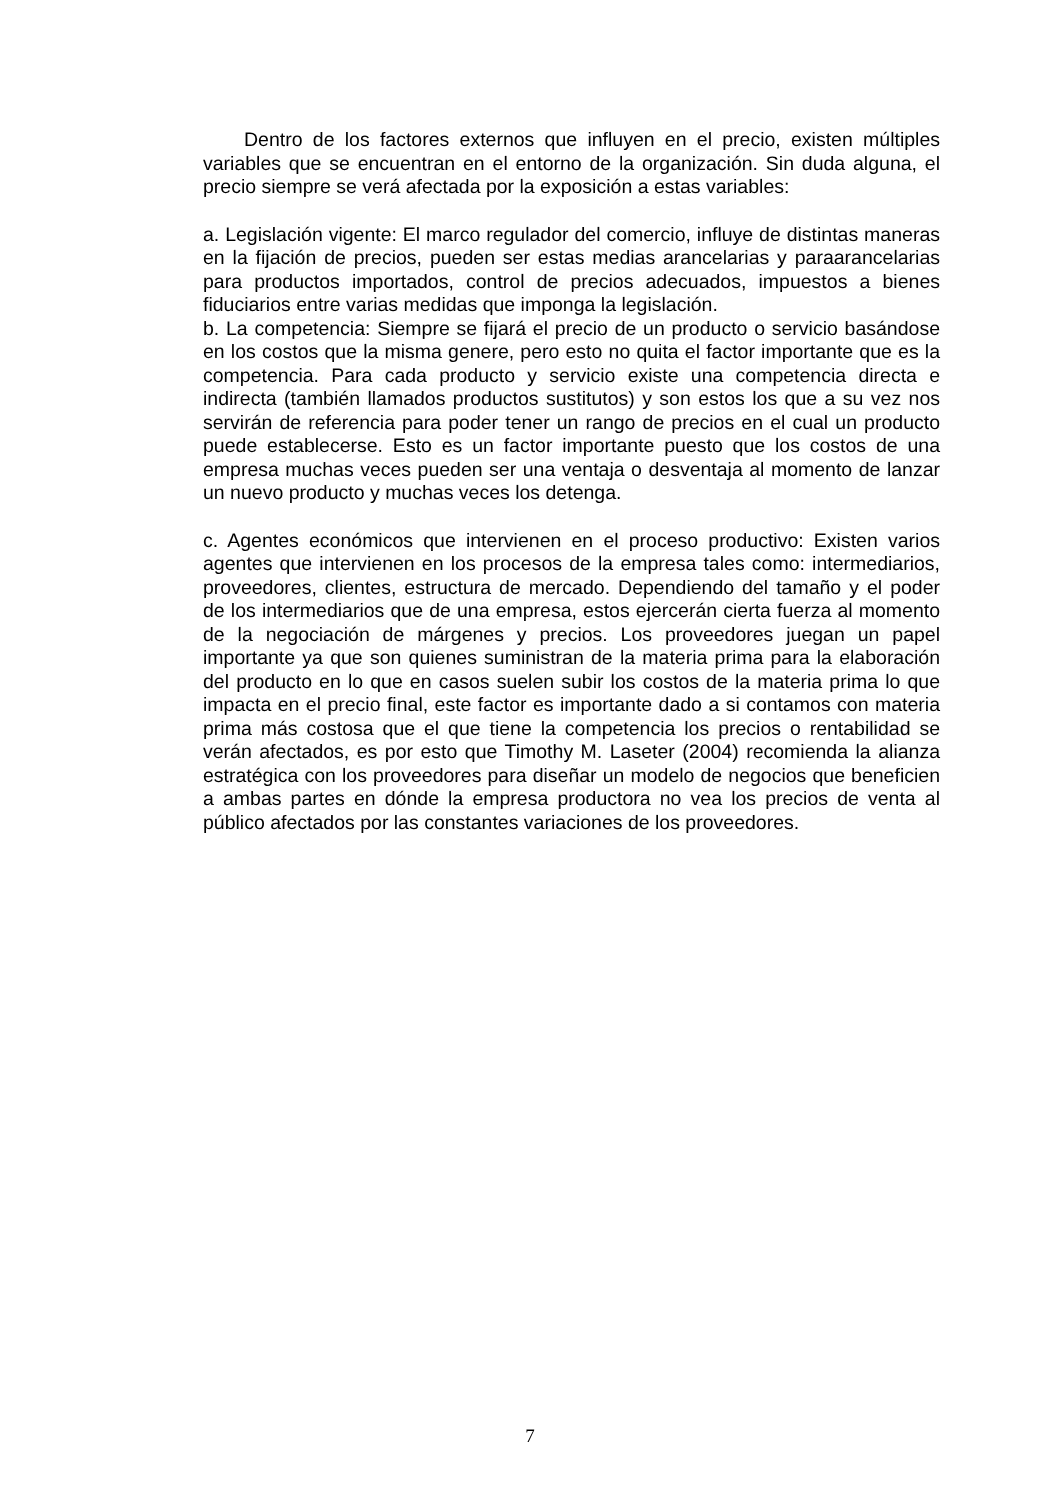Dentro de los factores externos que influyen en el precio, existen múltiples variables que se encuentran en el entorno de la organización. Sin duda alguna, el precio siempre se verá afectada por la exposición a estas variables:
a. Legislación vigente: El marco regulador del comercio, influye de distintas maneras en la fijación de precios, pueden ser estas medias arancelarias y paraarancelarias para productos importados, control de precios adecuados, impuestos a bienes fiduciarios entre varias medidas que imponga la legislación.
b. La competencia: Siempre se fijará el precio de un producto o servicio basándose en los costos que la misma genere, pero esto no quita el factor importante que es la competencia. Para cada producto y servicio existe una competencia directa e indirecta (también llamados productos sustitutos) y son estos los que a su vez nos servirán de referencia para poder tener un rango de precios en el cual un producto puede establecerse. Esto es un factor importante puesto que los costos de una empresa muchas veces pueden ser una ventaja o desventaja al momento de lanzar un nuevo producto y muchas veces los detenga.
c. Agentes económicos que intervienen en el proceso productivo: Existen varios agentes que intervienen en los procesos de la empresa tales como: intermediarios, proveedores, clientes, estructura de mercado. Dependiendo del tamaño y el poder de los intermediarios que de una empresa, estos ejercerán cierta fuerza al momento de la negociación de márgenes y precios. Los proveedores juegan un papel importante ya que son quienes suministran de la materia prima para la elaboración del producto en lo que en casos suelen subir los costos de la materia prima lo que impacta en el precio final, este factor es importante dado a si contamos con materia prima más costosa que el que tiene la competencia los precios o rentabilidad se verán afectados, es por esto que Timothy M. Laseter (2004) recomienda la alianza estratégica con los proveedores para diseñar un modelo de negocios que beneficien a ambas partes en dónde la empresa productora no vea los precios de venta al público afectados por las constantes variaciones de los proveedores.
7